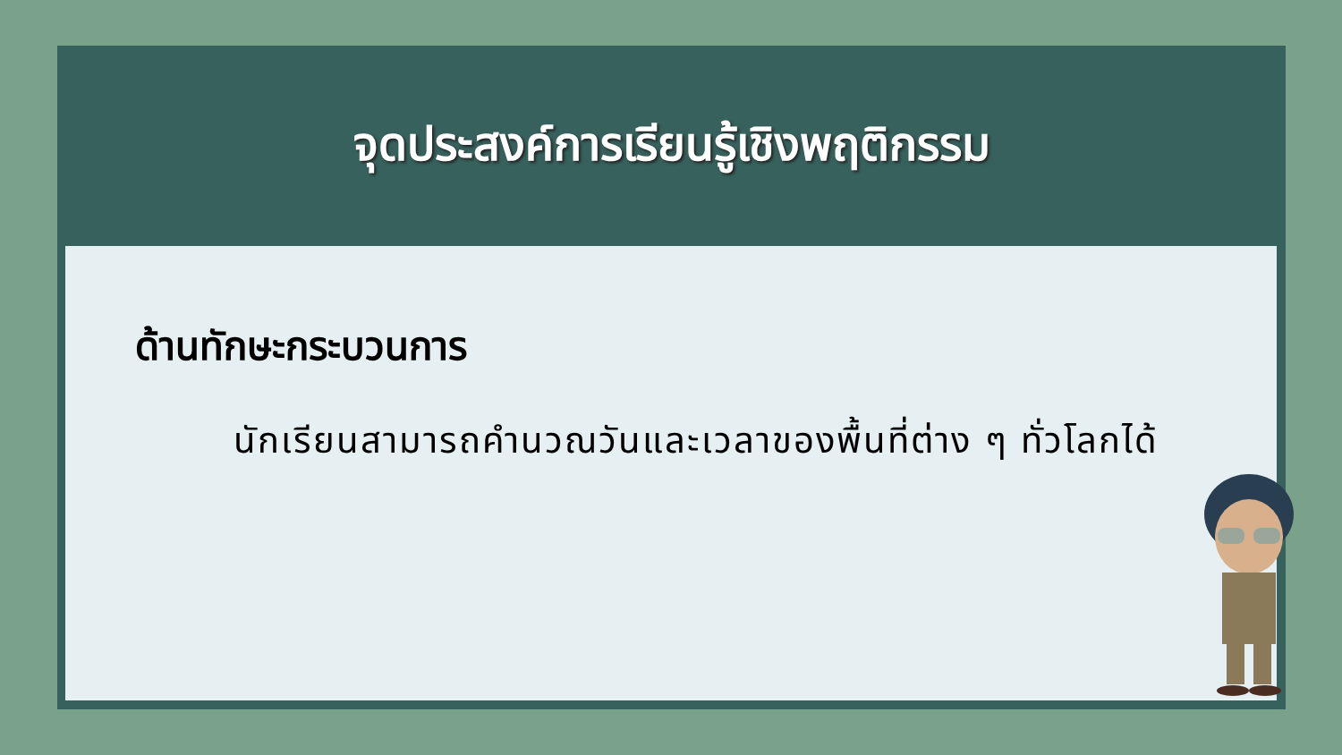จุดประสงค์การเรียนรู้เชิงพฤติกรรม
ด้านทักษะกระบวนการ
นักเรียนสามารถคำนวณวันและเวลาของพื้นที่ต่าง ๆ ทั่วโลกได้